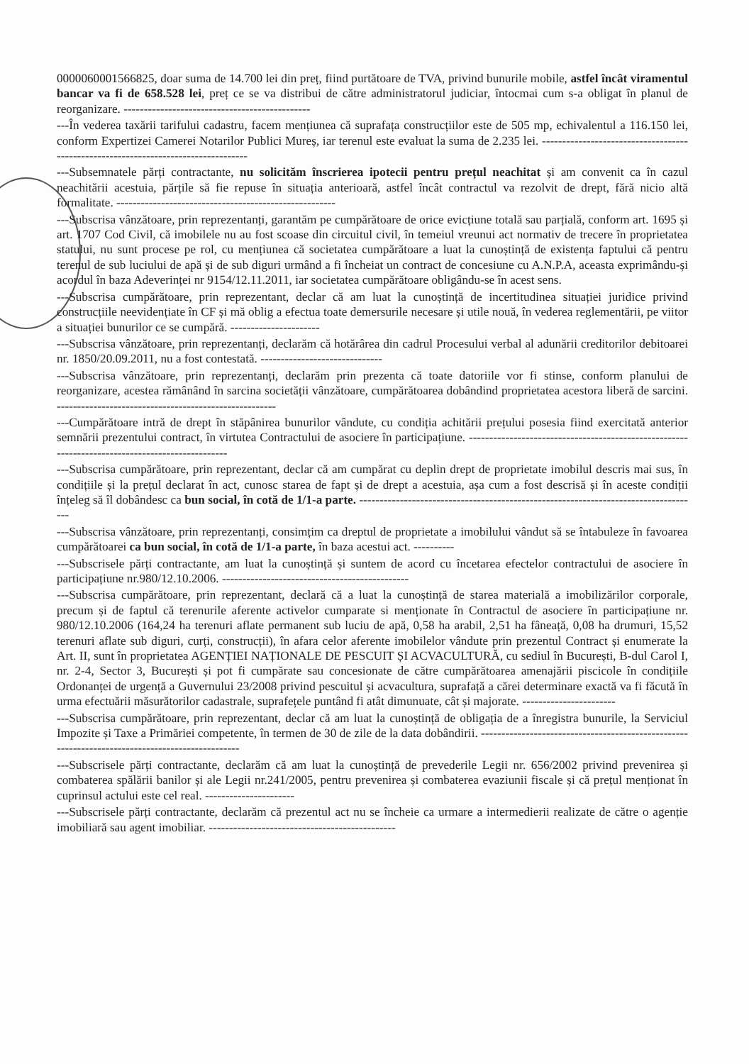0000060001566825, doar suma de 14.700 lei din preț, fiind purtătoare de TVA, privind bunurile mobile, astfel încât viramentul bancar va fi de 658.528 lei, preț ce se va distribui de către administratorul judiciar, întocmai cum s-a obligat în planul de reorganizare. ----------------------------------------------
---În vederea taxării tarifului cadastru, facem mențiunea că suprafața construcțiilor este de 505 mp, echivalentul a 116.150 lei, conform Expertizei Camerei Notarilor Publici Mureș, iar terenul este evaluat la suma de 2.235 lei. -----------------------------------------------------------------------------------
---Subsemnatele părți contractante, nu solicităm înscrierea ipotecii pentru prețul neachitat și am convenit ca în cazul neachitării acestuia, părțile să fie repuse în situația anterioară, astfel încât contractul va rezolvit de drept, fără nicio altă formalitate. ------------------------------------------------------
---Subscrisa vânzătoare, prin reprezentanți, garantăm pe cumpărătoare de orice evicțiune totală sau parțială, conform art. 1695 și art. 1707 Cod Civil, că imobilele nu au fost scoase din circuitul civil, în temeiul vreunui act normativ de trecere în proprietatea statului, nu sunt procese pe rol, cu mențiunea că societatea cumpărătoare a luat la cunoștință de existența faptului că pentru terenul de sub luciului de apă și de sub diguri urmând a fi încheiat un contract de concesiune cu A.N.P.A, aceasta exprimându-și acordul în baza Adeverinței nr 9154/12.11.2011, iar societatea cumpărătoare obligându-se în acest sens.
---Subscrisa cumpărătoare, prin reprezentant, declar că am luat la cunoștință de incertitudinea situației juridice privind construcțiile neevidențiate în CF și mă oblig a efectua toate demersurile necesare și utile nouă, în vederea reglementării, pe viitor a situației bunurilor ce se cumpără. ----------------------
---Subscrisa vânzătoare, prin reprezentanți, declarăm că hotărârea din cadrul Procesului verbal al adunării creditorilor debitoarei nr. 1850/20.09.2011, nu a fost contestată. ------------------------------
---Subscrisa vânzătoare, prin reprezentanți, declarăm prin prezenta că toate datoriile vor fi stinse, conform planului de reorganizare, acestea rămânând în sarcina societății vânzătoare, cumpărătoarea dobândind proprietatea acestora liberă de sarcini. ------------------------------------------------------
---Cumpărătoare intră de drept în stăpânirea bunurilor vândute, cu condiția achitării prețului posesia fiind exercitată anterior semnării prezentului contract, în virtutea Contractului de asociere în participațiune. ------------------------------------------------------------------------------------------------
---Subscrisa cumpărătoare, prin reprezentant, declar că am cumpărat cu deplin drept de proprietate imobilul descris mai sus, în condițiile și la prețul declarat în act, cunosc starea de fapt și de drept a acestuia, așa cum a fost descrisă și în aceste condiții înțeleg să îl dobândesc ca bun social, în cotă de 1/1-a parte. ------------------------------------------------------------------------------------
---Subscrisa vânzătoare, prin reprezentanți, consimțim ca dreptul de proprietate a imobilului vândut să se întabuleze în favoarea cumpărătoarei ca bun social, în cotă de 1/1-a parte, în baza acestui act. ----------
---Subscrisele părți contractante, am luat la cunoștință și suntem de acord cu încetarea efectelor contractului de asociere în participațiune nr.980/12.10.2006. ----------------------------------------------
---Subscrisa cumpărătoare, prin reprezentant, declară că a luat la cunoștință de starea materială a imobilizărilor corporale, precum și de faptul că terenurile aferente activelor cumparate si menționate în Contractul de asociere în participațiune nr. 980/12.10.2006 (164,24 ha terenuri aflate permanent sub luciu de apă, 0,58 ha arabil, 2,51 ha fâneață, 0,08 ha drumuri, 15,52 terenuri aflate sub diguri, curți, construcții), în afara celor aferente imobilelor vândute prin prezentul Contract și enumerate la Art. II, sunt în proprietatea AGENȚIEI NAȚIONALE DE PESCUIT ȘI ACVACULTURĂ, cu sediul în București, B-dul Carol I, nr. 2-4, Sector 3, București și pot fi cumpărate sau concesionate de către cumpărătoarea amenajării piscicole în condițiile Ordonanței de urgență a Guvernului 23/2008 privind pescuitul și acvacultura, suprafață a cărei determinare exactă va fi făcută în urma efectuării măsurătorilor cadastrale, suprafețele puntând fi atât dimunuate, cât și majorate. -----------------------
---Subscrisa cumpărătoare, prin reprezentant, declar că am luat la cunoștință de obligația de a înregistra bunurile, la Serviciul Impozite și Taxe a Primăriei competente, în termen de 30 de zile de la data dobândirii. ------------------------------------------------------------------------------------------------
---Subscrisele părți contractante, declarăm că am luat la cunoștință de prevederile Legii nr. 656/2002 privind prevenirea și combaterea spălării banilor și ale Legii nr.241/2005, pentru prevenirea și combaterea evaziunii fiscale și că prețul menționat în cuprinsul actului este cel real. ----------------------
---Subscrisele părți contractante, declarăm că prezentul act nu se încheie ca urmare a intermedierii realizate de către o agenție imobiliară sau agent imobiliar. ----------------------------------------------